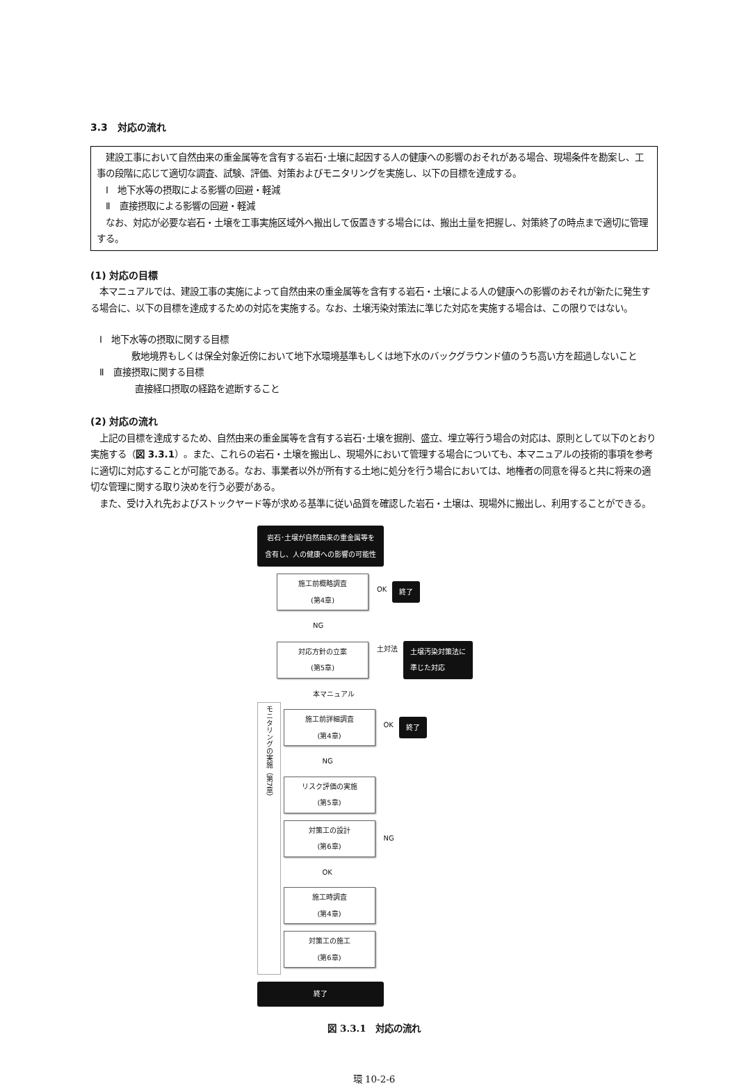3.3　対応の流れ
　建設工事において自然由来の重金属等を含有する岩石･土壌に起因する人の健康への影響のおそれがある場合、現場条件を勘案し、工事の段階に応じて適切な調査、試験、評価、対策およびモニタリングを実施し、以下の目標を達成する。
　Ⅰ　地下水等の摂取による影響の回避・軽減
　Ⅱ　直接摂取による影響の回避・軽減
　なお、対応が必要な岩石・土壌を工事実施区域外へ搬出して仮置きする場合には、搬出土量を把握し、対策終了の時点まで適切に管理する。
(1) 対応の目標
　本マニュアルでは、建設工事の実施によって自然由来の重金属等を含有する岩石・土壌による人の健康への影響のおそれが新たに発生する場合に、以下の目標を達成するための対応を実施する。なお、土壌汚染対策法に準じた対応を実施する場合は、この限りではない。
　Ⅰ　地下水等の摂取に関する目標
　敷地境界もしくは保全対象近傍において地下水環境基準もしくは地下水のバックグラウンド値のうち高い方を超過しないこと
　Ⅱ　直接摂取に関する目標
直接経口摂取の経路を遮断すること
(2) 対応の流れ
　上記の目標を達成するため、自然由来の重金属等を含有する岩石･土壌を掘削、盛立、埋立等行う場合の対応は、原則として以下のとおり実施する（図 3.3.1）。また、これらの岩石・土壌を搬出し、現場外において管理する場合についても、本マニュアルの技術的事項を参考に適切に対応することが可能である。なお、事業者以外が所有する土地に処分を行う場合においては、地権者の同意を得ると共に将来の適切な管理に関する取り決めを行う必要がある。
　また、受け入れ先およびストックヤード等が求める基準に従い品質を確認した岩石・土壌は、現場外に搬出し、利用することができる。
岩石･土壌が自然由来の重金属等を
含有し、人の健康への影響の可能性
施工前概略調査
(第4章)
OK 終了
NG
対応方針の立案
(第5章)
土対法 土壌汚染対策法に
準じた対応
本マニュアル
モニタリングの実施（第7章）
施工前詳細調査
(第4章)
OK 終了
NG
リスク評価の実施
(第5章)
対策工の設計
(第6章)
NG
OK
施工時調査
(第4章)
対策工の施工
(第6章)
終了
図 3.3.1　対応の流れ
環 10-2-6